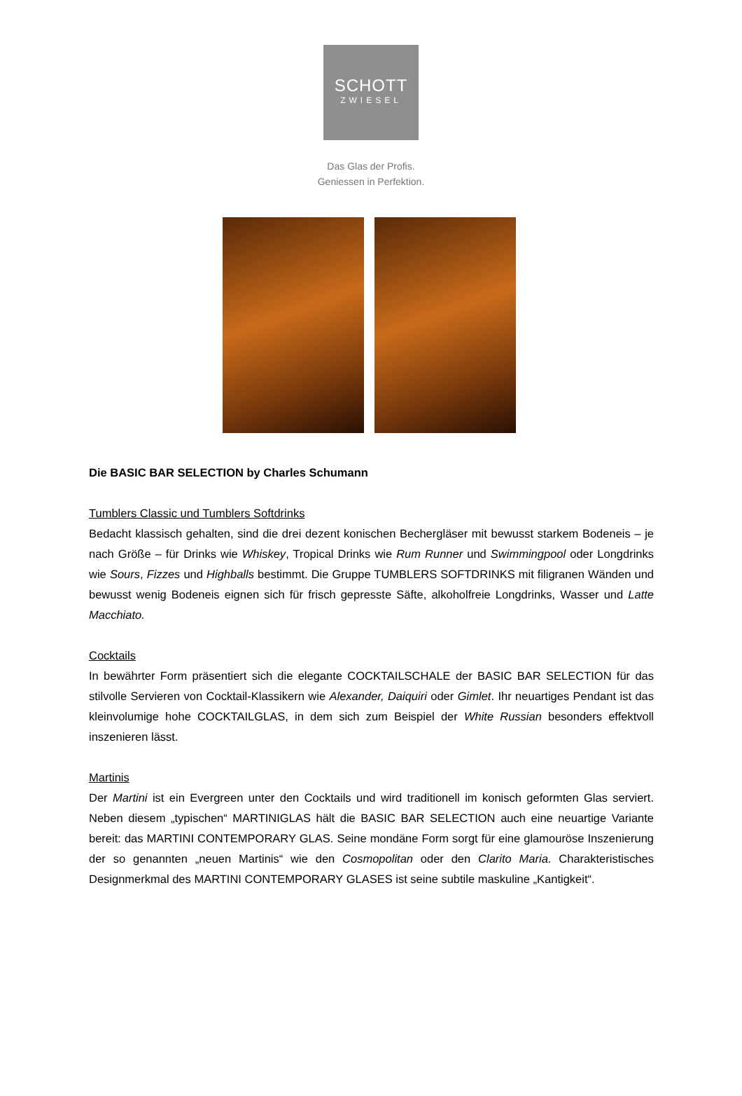SCHOTT
ZWIESEL
Das Glas der Profis.
Geniessen in Perfektion.
Die BASIC BAR SELECTION by Charles Schumann
Tumblers Classic und Tumblers Softdrinks
Bedacht klassisch gehalten, sind die drei dezent konischen Bechergläser mit bewusst starkem Bodeneis – je nach Größe – für Drinks wie Whiskey, Tropical Drinks wie Rum Runner und Swimmingpool oder Longdrinks wie Sours, Fizzes und Highballs bestimmt. Die Gruppe TUMBLERS SOFTDRINKS mit filigranen Wänden und bewusst wenig Bodeneis eignen sich für frisch gepresste Säfte, alkoholfreie Longdrinks, Wasser und Latte Macchiato.
Cocktails
In bewährter Form präsentiert sich die elegante COCKTAILSCHALE der BASIC BAR SELECTION für das stilvolle Servieren von Cocktail-Klassikern wie Alexander, Daiquiri oder Gimlet. Ihr neuartiges Pendant ist das kleinvolumige hohe COCKTAILGLAS, in dem sich zum Beispiel der White Russian besonders effektvoll inszenieren lässt.
Martinis
Der Martini ist ein Evergreen unter den Cocktails und wird traditionell im konisch geformten Glas serviert. Neben diesem „typischen“ MARTINIGLAS hält die BASIC BAR SELECTION auch eine neuartige Variante bereit: das MARTINI CONTEMPORARY GLAS. Seine mondäne Form sorgt für eine glamouröse Inszenierung der so genannten „neuen Martinis“ wie den Cosmopolitan oder den Clarito Maria. Charakteristisches Designmerkmal des MARTINI CONTEMPORARY GLASES ist seine subtile maskuline „Kantigkeit“.